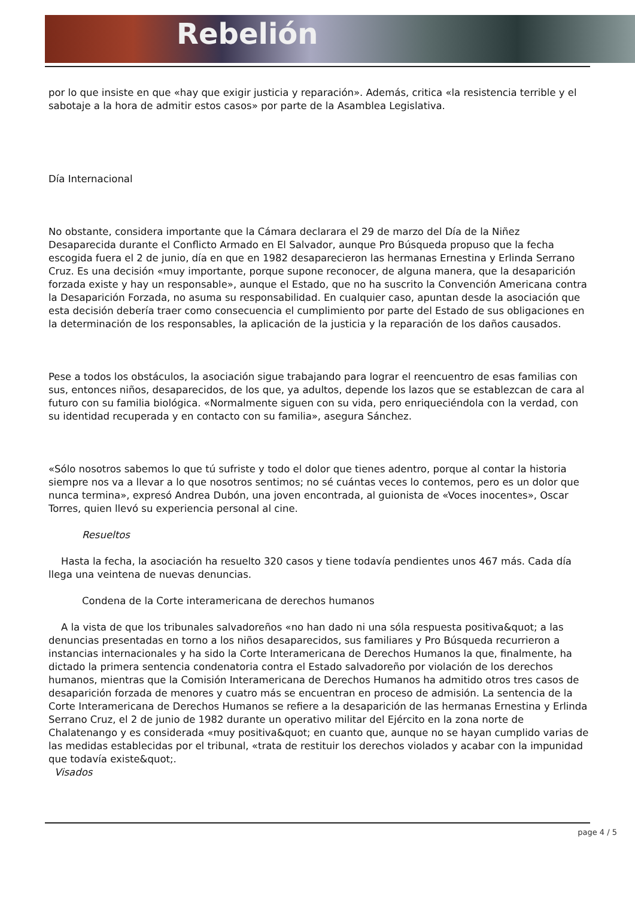Rebelión
por lo que insiste en que «hay que exigir justicia y reparación». Además, critica «la resistencia terrible y el sabotaje a la hora de admitir estos casos» por parte de la Asamblea Legislativa.
Día Internacional
No obstante, considera importante que la Cámara declarara el 29 de marzo del Día de la Niñez Desaparecida durante el Conflicto Armado en El Salvador, aunque Pro Búsqueda propuso que la fecha escogida fuera el 2 de junio, día en que en 1982 desaparecieron las hermanas Ernestina y Erlinda Serrano Cruz. Es una decisión «muy importante, porque supone reconocer, de alguna manera, que la desaparición forzada existe y hay un responsable», aunque el Estado, que no ha suscrito la Convención Americana contra la Desaparición Forzada, no asuma su responsabilidad. En cualquier caso, apuntan desde la asociación que esta decisión debería traer como consecuencia el cumplimiento por parte del Estado de sus obligaciones en la determinación de los responsables, la aplicación de la justicia y la reparación de los daños causados.
Pese a todos los obstáculos, la asociación sigue trabajando para lograr el reencuentro de esas familias con sus, entonces niños, desaparecidos, de los que, ya adultos, depende los lazos que se establezcan de cara al futuro con su familia biológica. «Normalmente siguen con su vida, pero enriqueciéndola con la verdad, con su identidad recuperada y en contacto con su familia», asegura Sánchez.
«Sólo nosotros sabemos lo que tú sufriste y todo el dolor que tienes adentro, porque al contar la historia siempre nos va a llevar a lo que nosotros sentimos; no sé cuántas veces lo contemos, pero es un dolor que nunca termina», expresó Andrea Dubón, una joven encontrada, al guionista de «Voces inocentes», Oscar Torres, quien llevó su experiencia personal al cine.
Resueltos
Hasta la fecha, la asociación ha resuelto 320 casos y tiene todavía pendientes unos 467 más. Cada día llega una veintena de nuevas denuncias.
Condena de la Corte interamericana de derechos humanos
A la vista de que los tribunales salvadoreños «no han dado ni una sóla respuesta positiva&quot; a las denuncias presentadas en torno a los niños desaparecidos, sus familiares y Pro Búsqueda recurrieron a instancias internacionales y ha sido la Corte Interamericana de Derechos Humanos la que, finalmente, ha dictado la primera sentencia condenatoria contra el Estado salvadoreño por violación de los derechos humanos, mientras que la Comisión Interamericana de Derechos Humanos ha admitido otros tres casos de desaparición forzada de menores y cuatro más se encuentran en proceso de admisión. La sentencia de la Corte Interamericana de Derechos Humanos se refiere a la desaparición de las hermanas Ernestina y Erlinda Serrano Cruz, el 2 de junio de 1982 durante un operativo militar del Ejército en la zona norte de Chalatenango y es considerada «muy positiva&quot; en cuanto que, aunque no se hayan cumplido varias de las medidas establecidas por el tribunal, «trata de restituir los derechos violados y acabar con la impunidad que todavía existe&quot;.
Visados
page 4 / 5